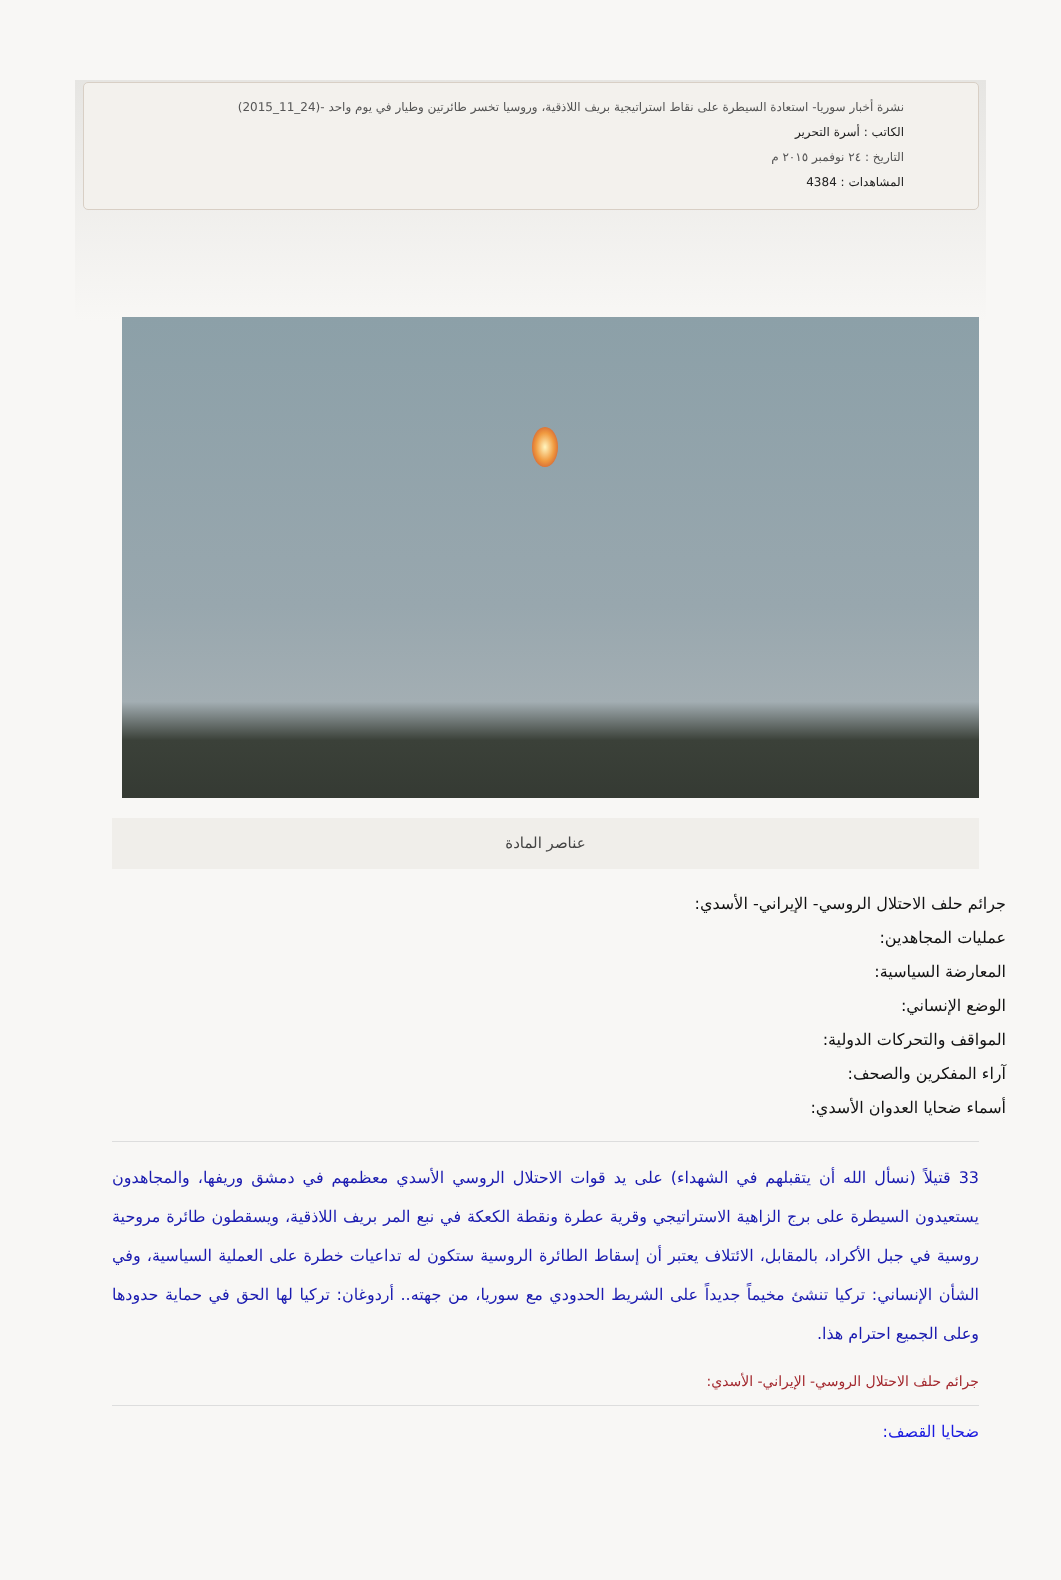نشرة أخبار سوريا- استعادة السيطرة على نقاط استراتيجية بريف اللاذقية، وروسيا تخسر طائرتين وطيار في يوم واحد -(24_11_2015)
الكاتب : أسرة التحرير
التاريخ : ٢٤ نوفمبر ٢٠١٥ م
المشاهدات : 4384
عناصر المادة
جرائم حلف الاحتلال الروسي- الإيراني- الأسدي:
عمليات المجاهدين:
المعارضة السياسية:
الوضع الإنساني:
المواقف والتحركات الدولية:
آراء المفكرين والصحف:
أسماء ضحايا العدوان الأسدي:
33 قتيلاً (نسأل الله أن يتقبلهم في الشهداء) على يد قوات الاحتلال الروسي الأسدي معظمهم في دمشق وريفها، والمجاهدون يستعيدون السيطرة على برج الزاهية الاستراتيجي وقرية عطرة ونقطة الكعكة في نبع المر بريف اللاذقية، ويسقطون طائرة مروحية روسية في جبل الأكراد، بالمقابل، الائتلاف يعتبر أن إسقاط الطائرة الروسية ستكون له تداعيات خطرة على العملية السياسية، وفي الشأن الإنساني: تركيا تنشئ مخيماً جديداً على الشريط الحدودي مع سوريا، من جهته.. أردوغان: تركيا لها الحق في حماية حدودها وعلى الجميع احترام هذا.
جرائم حلف الاحتلال الروسي- الإيراني- الأسدي:
ضحايا القصف: